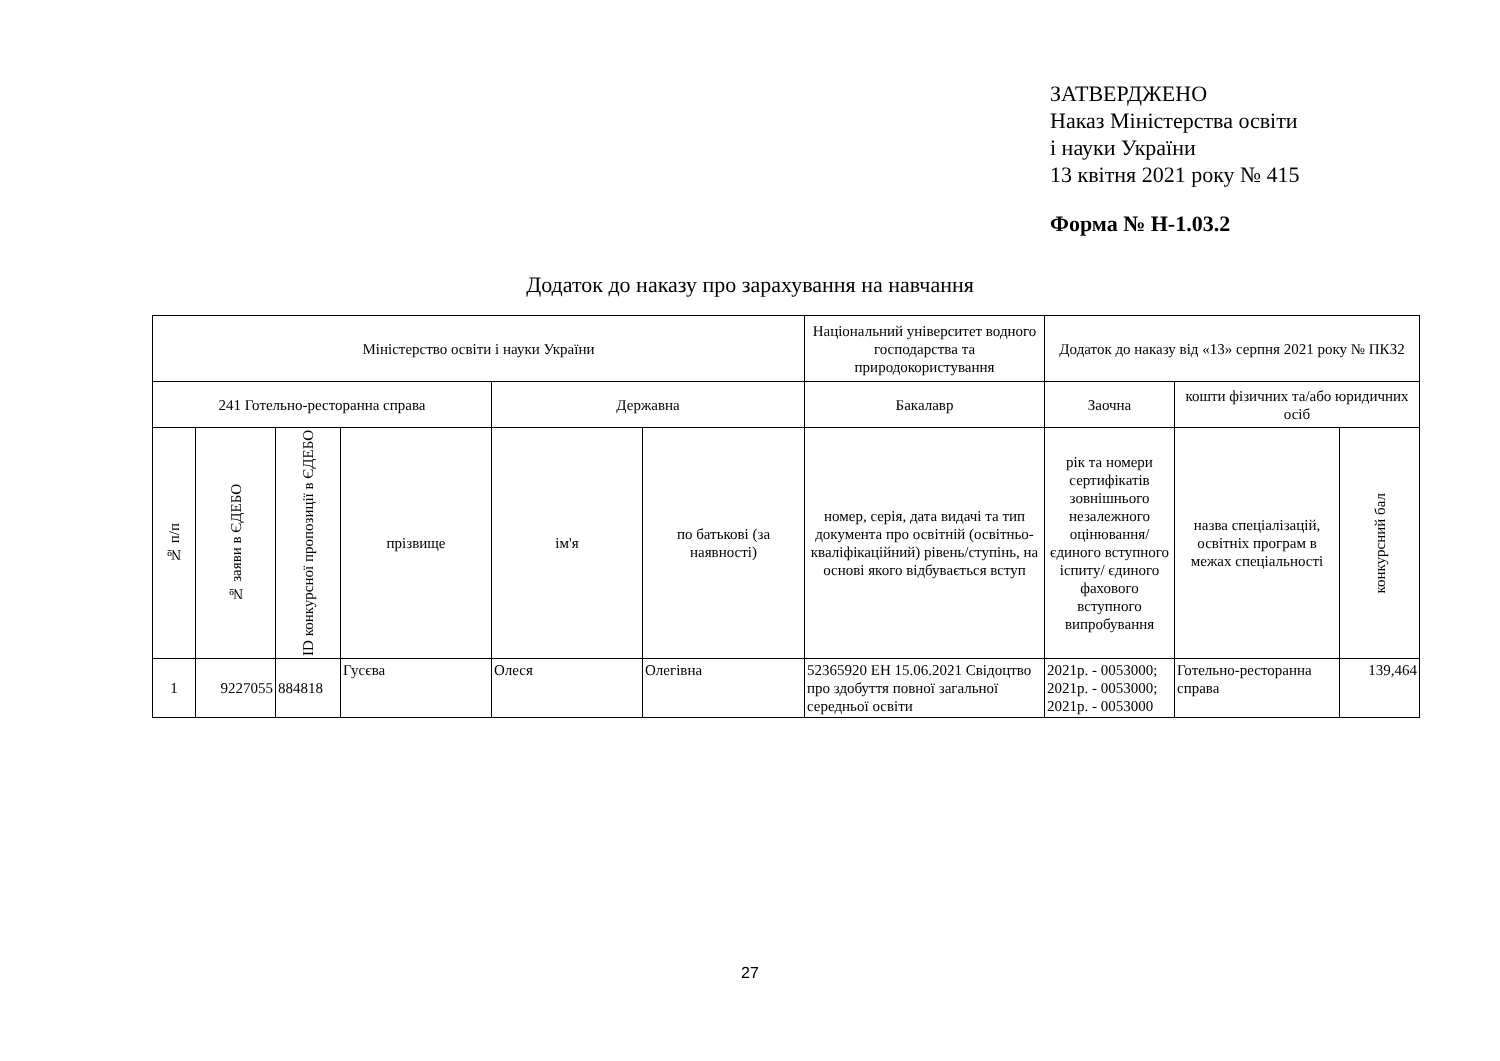ЗАТВЕРДЖЕНО
Наказ Міністерства освіти
і науки України
13 квітня 2021 року № 415
Форма № Н-1.03.2
Додаток до наказу про зарахування на навчання
| Міністерство освіти і науки України | | | | | | Національний університет водного господарства та природокористування | Додаток до наказу від «13» серпня 2021 року № ПКЗ2 | | |
| 241 Готельно-ресторанна справа | | | | Державна | | Бакалавр | Заочна | кошти фізичних та/або юридичних осіб | |
| № п/п | № заяви в ЄДЕБО | ID конкурсної пропозиції в ЄДЕБО | прізвище | ім'я | по батькові (за наявності) | номер, серія, дата видачі та тип документа про освітній (освітньо-кваліфікаційний) рівень/ступінь, на основі якого відбувається вступ | рік та номери сертифікатів зовнішнього незалежного оцінювання/ єдиного вступного іспиту/ єдиного фахового вступного випробування | назва спеціалізацій, освітніх програм в межах спеціальності | конкурсний бал |
| 1 | 9227055 | 884818 | Гусєва | Олеся | Олегівна | 52365920 ЕН 15.06.2021 Свідоцтво про здобуття повної загальної середньої освіти | 2021р. - 0053000; 2021р. - 0053000; 2021р. - 0053000 | Готельно-ресторанна справа | 139,464 |
27